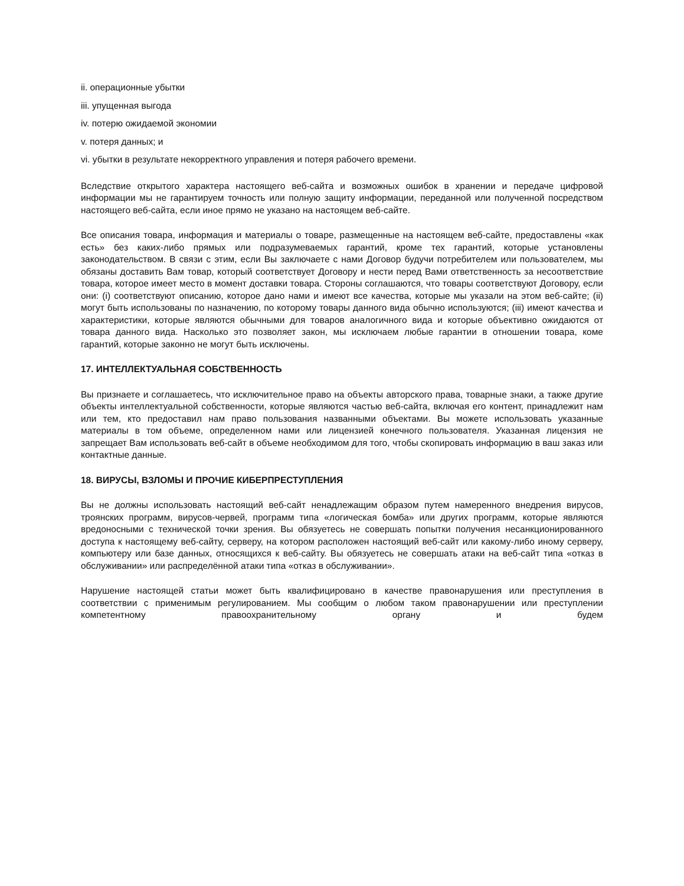ii. операционные убытки
iii. упущенная выгода
iv. потерю ожидаемой экономии
v. потеря данных; и
vi. убытки в результате некорректного управления и потеря рабочего времени.
Вследствие открытого характера настоящего веб-сайта и возможных ошибок в хранении и передаче цифровой информации мы не гарантируем точность или полную защиту информации, переданной или полученной посредством настоящего веб-сайта, если иное прямо не указано на настоящем веб-сайте.
Все описания товара, информация и материалы о товаре, размещенные на настоящем веб-сайте, предоставлены «как есть» без каких-либо прямых или подразумеваемых гарантий, кроме тех гарантий, которые установлены законодательством. В связи с этим, если Вы заключаете с нами Договор будучи потребителем или пользователем, мы обязаны доставить Вам товар, который соответствует Договору и нести перед Вами ответственность за несоответствие товара, которое имеет место в момент доставки товара. Стороны соглашаются, что товары соответствуют Договору, если они: (i) соответствуют описанию, которое дано нами и имеют все качества, которые мы указали на этом веб-сайте; (ii) могут быть использованы по назначению, по которому товары данного вида обычно используются; (iii) имеют качества и характеристики, которые являются обычными для товаров аналогичного вида и которые объективно ожидаются от товара данного вида. Насколько это позволяет закон, мы исключаем любые гарантии в отношении товара, коме гарантий, которые законно не могут быть исключены.
17. ИНТЕЛЛЕКТУАЛЬНАЯ СОБСТВЕННОСТЬ
Вы признаете и соглашаетесь, что исключительное право на объекты авторского права, товарные знаки, а также другие объекты интеллектуальной собственности, которые являются частью веб-сайта, включая его контент, принадлежит нам или тем, кто предоставил нам право пользования названными объектами. Вы можете использовать указанные материалы в том объеме, определенном нами или лицензией конечного пользователя. Указанная лицензия не запрещает Вам использовать веб-сайт в объеме необходимом для того, чтобы скопировать информацию в ваш заказ или контактные данные.
18. ВИРУСЫ, ВЗЛОМЫ И ПРОЧИЕ КИБЕРПРЕСТУПЛЕНИЯ
Вы не должны использовать настоящий веб-сайт ненадлежащим образом путем намеренного внедрения вирусов, троянских программ, вирусов-червей, программ типа «логическая бомба» или других программ, которые являются вредоносными с технической точки зрения. Вы обязуетесь не совершать попытки получения несанкционированного доступа к настоящему веб-сайту, серверу, на котором расположен настоящий веб-сайт или какому-либо иному серверу, компьютеру или базе данных, относящихся к веб-сайту. Вы обязуетесь не совершать атаки на веб-сайт типа «отказ в обслуживании» или распределённой атаки типа «отказ в обслуживании».
Нарушение настоящей статьи может быть квалифицировано в качестве правонарушения или преступления в соответствии с применимым регулированием. Мы сообщим о любом таком правонарушении или преступлении компетентному правоохранительному органу и будем